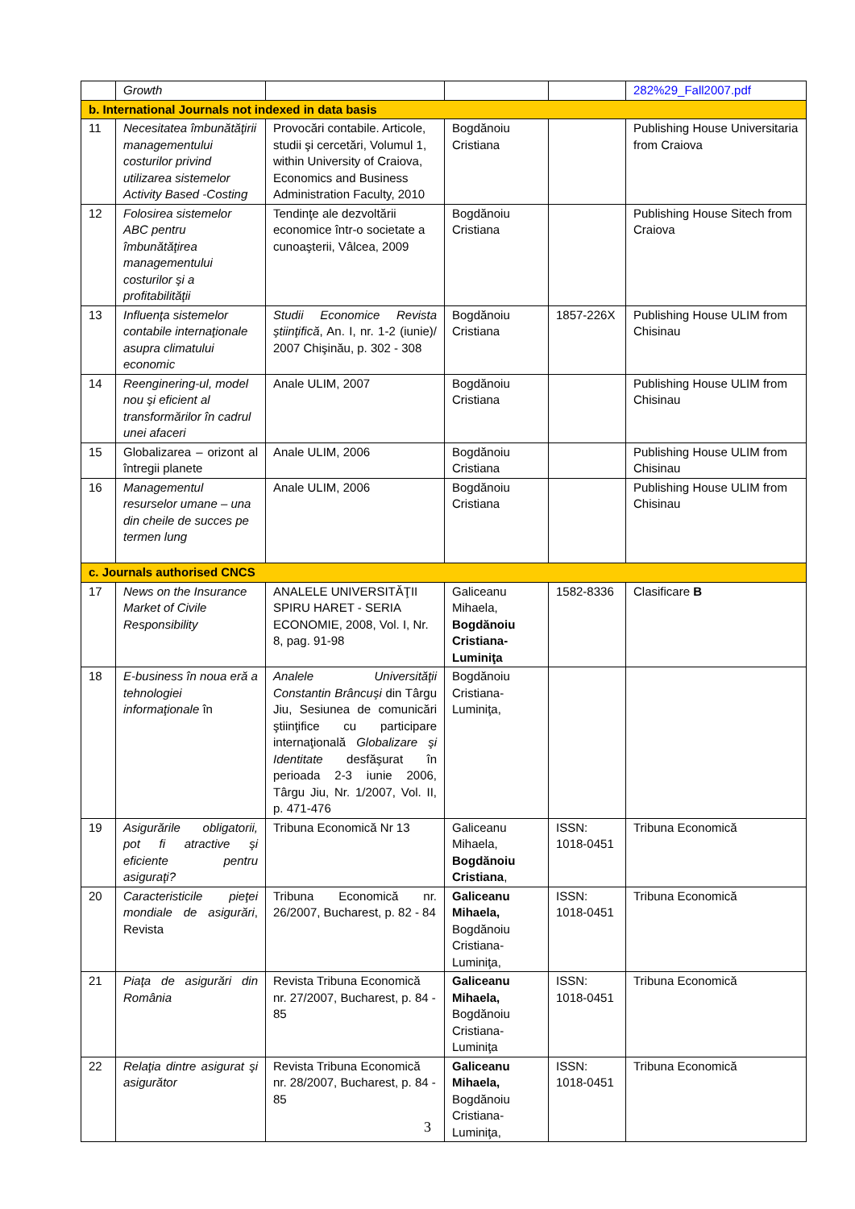| | Growth | | | | 282%29_Fall2007.pdf |
| b. International Journals not indexed in data basis | | | | | |
| 11 | Necesitatea îmbunătăţirii managementului costurilor privind utilizarea sistemelor Activity Based -Costing | Provocări contabile. Articole, studii şi cercetări, Volumul 1, within University of Craiova, Economics and Business Administration Faculty, 2010 | Bogdănoiu Cristiana | | Publishing House Universitaria from Craiova |
| 12 | Folosirea sistemelor ABC pentru îmbunătăţirea managementului costurilor şi a profitabilităţii | Tendinţe ale dezvoltării economice într-o societate a cunoaşterii, Vâlcea, 2009 | Bogdănoiu Cristiana | | Publishing House Sitech from Craiova |
| 13 | Influenţa sistemelor contabile internaţionale asupra climatului economic | Studii Economice Revista ştiinţifică , An. I, nr. 1-2 (iunie)/ 2007 Chişinău, p. 302 - 308 | Bogdănoiu Cristiana | 1857-226X | Publishing House ULIM from Chisinau |
| 14 | Reenginering-ul, model nou şi eficient al transformărilor în cadrul unei afaceri | Anale ULIM, 2007 | Bogdănoiu Cristiana | | Publishing House ULIM from Chisinau |
| 15 | Globalizarea – orizont al întregii planete | Anale ULIM, 2006 | Bogdănoiu Cristiana | | Publishing House ULIM from Chisinau |
| 16 | Managementul resurselor umane – una din cheile de succes pe termen lung | Anale ULIM, 2006 | Bogdănoiu Cristiana | | Publishing House ULIM from Chisinau |
| c. Journals authorised CNCS | | | | | |
| 17 | News on the Insurance Market of Civile Responsibility | ANALELE UNIVERSITĂŢII SPIRU HARET - SERIA ECONOMIE, 2008, Vol. I, Nr. 8, pag. 91-98 | Galiceanu Mihaela, Bogdănoiu Cristiana-Luminiţa | 1582-8336 | Clasificare B |
| 18 | E-business în noua eră a tehnologiei informaţionale în | Analele Universităţii Constantin Brâncuşi din Târgu Jiu, Sesiunea de comunicări ştiinţifice cu participare internaţională Globalizare şi Identitate desfăşurat în perioada 2-3 iunie 2006, Târgu Jiu, Nr. 1/2007, Vol. II, p. 471-476 | Bogdănoiu Cristiana-Luminiţa, | | |
| 19 | Asigurările obligatorii, pot fi atractive şi eficiente pentru asiguraţi? | Tribuna Economică Nr 13 | Galiceanu Mihaela, Bogdănoiu Cristiana , | ISSN: 1018-0451 | Tribuna Economică |
| 20 | Caracteristicile pieţei mondiale de asigurări , Revista | Tribuna Economică nr. 26/2007, Bucharest, p. 82 - 84 | Galiceanu Mihaela, Bogdănoiu Cristiana-Luminiţa, | ISSN: 1018-0451 | Tribuna Economică |
| 21 | Piaţa de asigurări din România | Revista Tribuna Economică nr. 27/2007, Bucharest, p. 84 - 85 | Galiceanu Mihaela, Bogdănoiu Cristiana-Luminiţa | ISSN: 1018-0451 | Tribuna Economică |
| 22 | Relaţia dintre asigurat şi asigurător | Revista Tribuna Economică nr. 28/2007, Bucharest, p. 84 - 85 | Galiceanu Mihaela, Bogdănoiu Cristiana-Luminiţa, | ISSN: 1018-0451 | Tribuna Economică |
3